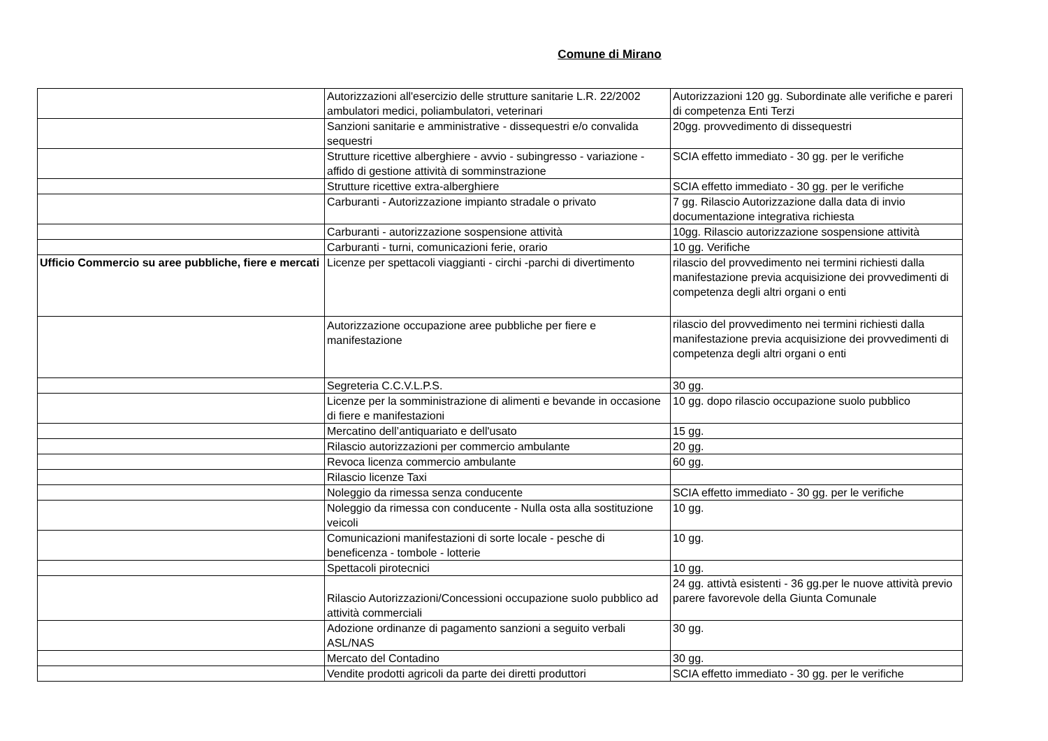Comune di Mirano
| | Autorizzazioni all'esercizio delle strutture sanitarie L.R. 22/2002 ambulatori medici, poliambulatori, veterinari | Autorizzazioni 120 gg. Subordinate alle verifiche e pareri di competenza Enti Terzi |
| | Sanzioni sanitarie e amministrative - dissequestri e/o convalida sequestri | 20gg. provvedimento di dissequestri |
| | Strutture ricettive alberghiere - avvio - subingresso - variazione - affido di gestione attività di somminstrazione | SCIA effetto immediato - 30 gg. per le verifiche |
| | Strutture ricettive extra-alberghiere | SCIA effetto immediato - 30 gg. per le verifiche |
| | Carburanti - Autorizzazione impianto stradale o privato | 7 gg. Rilascio Autorizzazione dalla data di invio documentazione integrativa richiesta |
| | Carburanti - autorizzazione sospensione attività | 10gg. Rilascio autorizzazione sospensione attività |
| | Carburanti - turni, comunicazioni ferie, orario | 10 gg. Verifiche |
| Ufficio Commercio su aree pubbliche, fiere e mercati | Licenze per spettacoli viaggianti - circhi -parchi di divertimento | rilascio del provvedimento nei termini richiesti dalla manifestazione previa acquisizione dei provvedimenti di competenza degli altri organi o enti |
| | Autorizzazione occupazione aree pubbliche per fiere e manifestazione | rilascio del provvedimento nei termini richiesti dalla manifestazione previa acquisizione dei provvedimenti di competenza degli altri organi o enti |
| | Segreteria C.C.V.L.P.S. | 30 gg. |
| | Licenze per la somministrazione di alimenti e bevande in occasione di fiere e manifestazioni | 10 gg. dopo rilascio occupazione suolo pubblico |
| | Mercatino dell’antiquariato e dell'usato | 15 gg. |
| | Rilascio autorizzazioni per commercio ambulante | 20 gg. |
| | Revoca licenza commercio ambulante | 60 gg. |
| | Rilascio licenze Taxi | |
| | Noleggio da rimessa senza conducente | SCIA effetto immediato - 30 gg. per le verifiche |
| | Noleggio da rimessa con conducente - Nulla osta alla sostituzione veicoli | 10 gg. |
| | Comunicazioni manifestazioni di sorte locale - pesche di beneficenza - tombole - lotterie | 10 gg. |
| | Spettacoli pirotecnici | 10 gg. |
| | Rilascio Autorizzazioni/Concessioni occupazione suolo pubblico ad attività commerciali | 24 gg. attivtà esistenti - 36 gg.per le nuove attività previo parere favorevole della Giunta Comunale |
| | Adozione ordinanze di pagamento sanzioni a seguito verbali ASL/NAS | 30 gg. |
| | Mercato del Contadino | 30 gg. |
| | Vendite prodotti agricoli da parte dei diretti produttori | SCIA effetto immediato - 30 gg. per le verifiche |